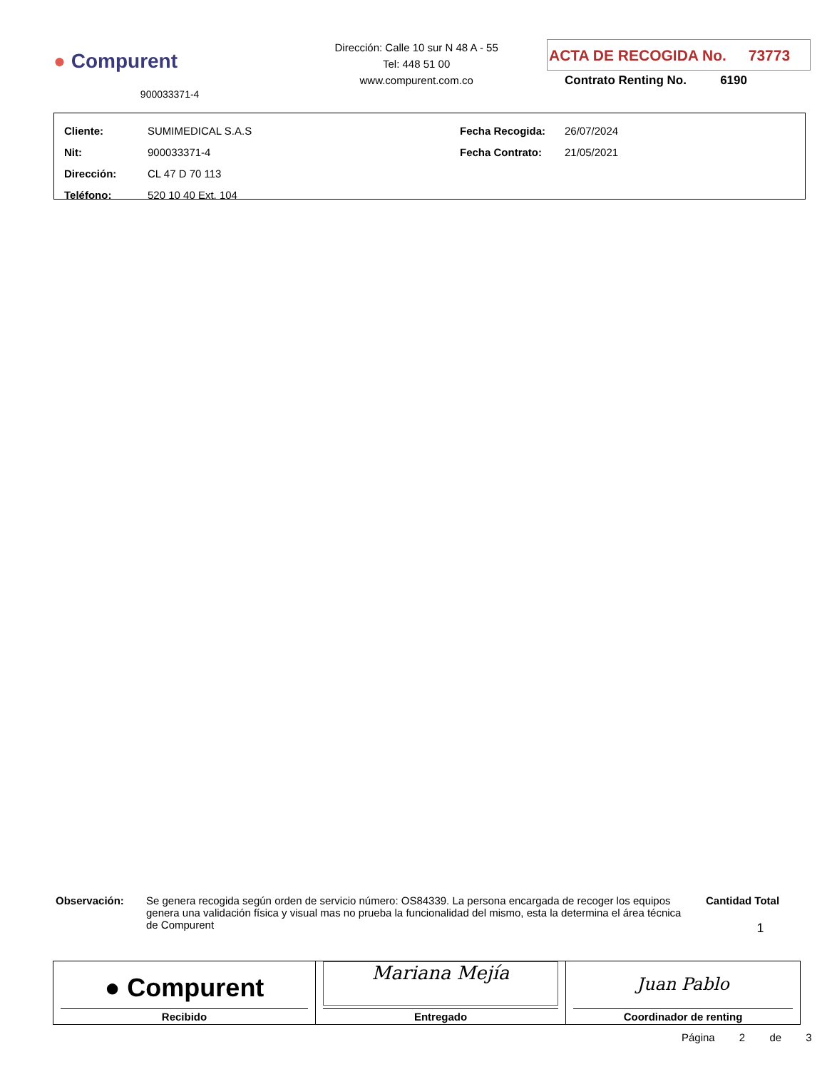● Compurent
900033371-4
Dirección: Calle 10 sur N 48 A - 55
Tel: 448 51 00
www.compurent.com.co
ACTA DE RECOGIDA No. 73773
Contrato Renting No. 6190
| Cliente: | SUMIMEDICAL S.A.S |
| Nit: | 900033371-4 |
| Dirección: | CL 47 D 70 113 |
| Teléfono: | 520 10 40 Ext. 104 |
| Fecha Recogida: | 26/07/2024 |
| Fecha Contrato: | 21/05/2021 |
Observación: Se genera recogida según orden de servicio número: OS84339. La persona encargada de recoger los equipos genera una validación física y visual mas no prueba la funcionalidad del mismo, esta la determina el área técnica de Compurent
Cantidad Total
1
| ● Compurent Recibido | Mariana Mejía Entregado | Juan Pablo Coordinador de renting |
Página 2 de 3